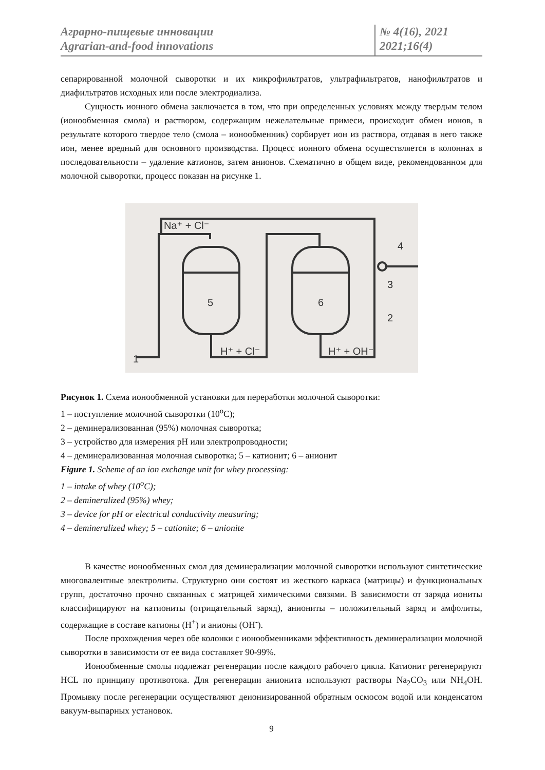Аграрно-пищевые инновации
Agrarian-and-food innovations
№ 4(16), 2021
2021;16(4)
сепарированной молочной сыворотки и их микрофильтратов, ультрафильтратов, нанофиль­тратов и диафильтратов исходных или после электродиализа.
Сущность ионного обмена заключается в том, что при определенных условиях между твердым телом (ионообменная смола) и раствором, содержащим нежелательные примеси, происходит обмен ионов, в результате которого твердое тело (смола – ионообменник) сорби­рует ион из раствора, отдавая в него также ион, менее вредный для основного производства. Процесс ионного обмена осуществляется в колоннах в последовательности – удаление кати­онов, затем анионов. Схематично в общем виде, рекомендованном для молочной сыворотки, процесс показан на рисунке 1.
Na⁺ + Cl⁻
H⁺ + Cl⁻
H⁺ + OH⁻
5
6
1
2
3
4
Рисунок 1. Схема ионообменной установки для переработки молочной сыворотки:
1 – поступление молочной сыворотки (10<sup>o</sup>С);
2 – деминерализованная (95%) молочная сыворотка;
3 – устройство для измерения pH или электропроводности;
4 – деминерализованная молочная сыворотка; 5 – катионит; 6 – анионит
Figure 1. Scheme of an ion exchange unit for whey processing:
1 – intake of whey (10<sup>o</sup>C);
2 – demineralized (95%) whey;
3 – device for pH or electrical conductivity measuring;
4 – demineralized whey; 5 – cationite; 6 – anionite
В качестве ионообменных смол для деминерализации молочной сыворотки используют синтетические многовалентные электролиты. Структурно они состоят из жесткого каркаса (матрицы) и функциональных групп, достаточно прочно связанных с матрицей химическими связями. В зависимости от заряда иониты классифицируют на катиониты (отрицательный за­ряд), аниониты – положительный заряд и амфолиты, содержащие в составе катионы (Н<sup>+</sup>) и анионы (ОН<sup>-</sup>).
После прохождения через обе колонки с ионообменниками эффективность деминерали­зации молочной сыворотки в зависимости от ее вида составляет 90-99%.
Ионообменные смолы подлежат регенерации после каждого рабочего цикла. Катионит регенерируют HCL по принципу противотока. Для регенерации анионита используют рас­творы Na<sub>2</sub>CO<sub>3</sub> или NH<sub>4</sub>OH. Промывку после регенерации осуществляют деионизированной обратным осмосом водой или конденсатом вакуум-выпарных установок.
9